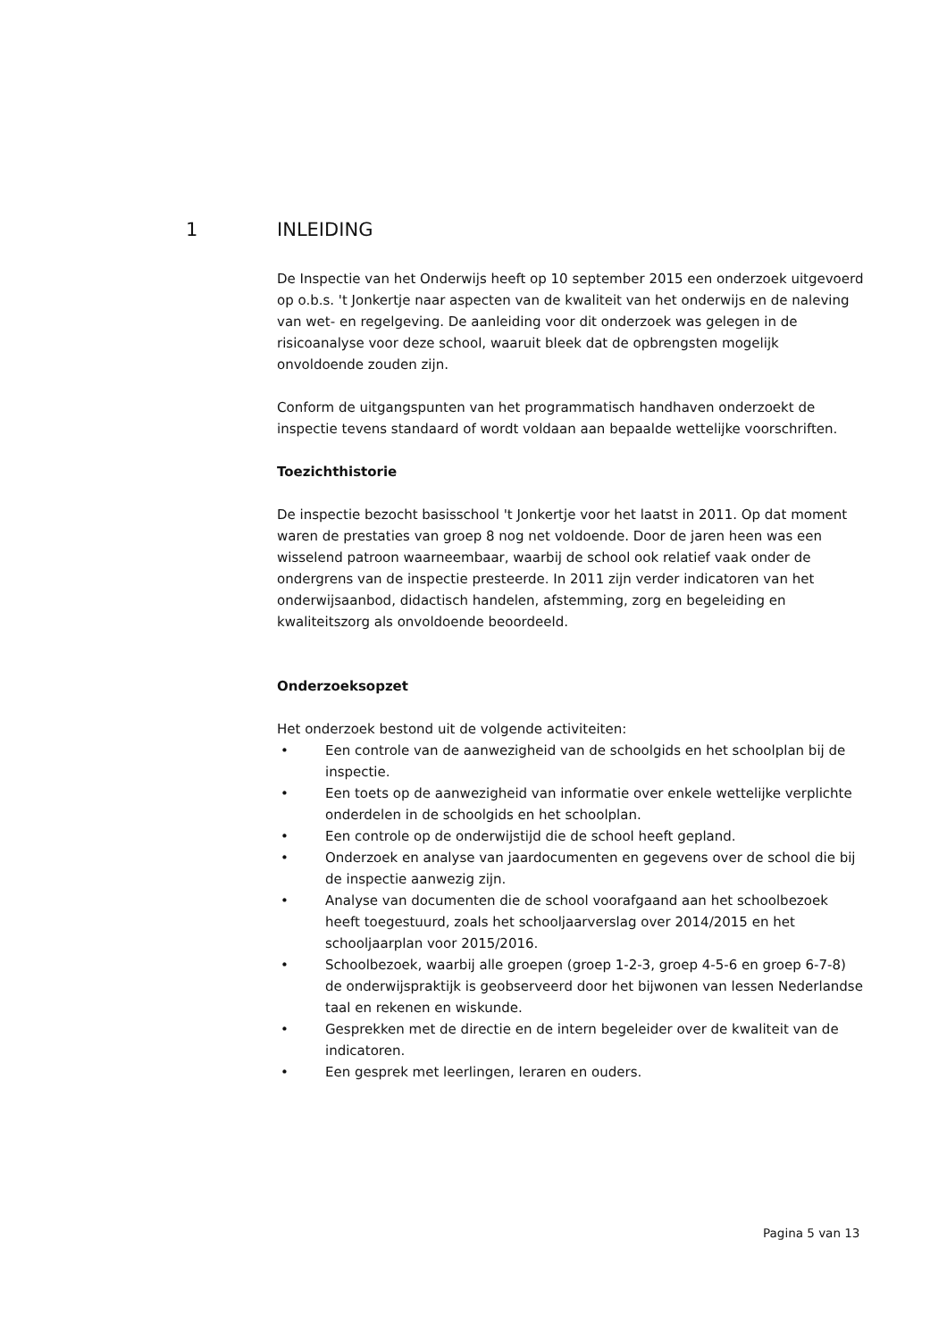1 INLEIDING
De Inspectie van het Onderwijs heeft op 10 september 2015 een onderzoek uitgevoerd op o.b.s. 't Jonkertje naar aspecten van de kwaliteit van het onderwijs en de naleving van wet- en regelgeving. De aanleiding voor dit onderzoek was gelegen in de risicoanalyse voor deze school, waaruit bleek dat de opbrengsten mogelijk onvoldoende zouden zijn.
Conform de uitgangspunten van het programmatisch handhaven onderzoekt de inspectie tevens standaard of wordt voldaan aan bepaalde wettelijke voorschriften.
Toezichthistorie
De inspectie bezocht basisschool 't Jonkertje voor het laatst in 2011. Op dat moment waren de prestaties van groep 8 nog net voldoende. Door de jaren heen was een wisselend patroon waarneembaar, waarbij de school ook relatief vaak onder de ondergrens van de inspectie presteerde. In 2011 zijn verder indicatoren van het onderwijsaanbod, didactisch handelen, afstemming, zorg en begeleiding en kwaliteitszorg als onvoldoende beoordeeld.
Onderzoeksopzet
Het onderzoek bestond uit de volgende activiteiten:
• Een controle van de aanwezigheid van de schoolgids en het schoolplan bij de inspectie.
• Een toets op de aanwezigheid van informatie over enkele wettelijke verplichte onderdelen in de schoolgids en het schoolplan.
• Een controle op de onderwijstijd die de school heeft gepland.
• Onderzoek en analyse van jaardocumenten en gegevens over de school die bij de inspectie aanwezig zijn.
• Analyse van documenten die de school voorafgaand aan het schoolbezoek heeft toegestuurd, zoals het schooljaarverslag over 2014/2015 en het schooljaarplan voor 2015/2016.
• Schoolbezoek, waarbij alle groepen (groep 1-2-3, groep 4-5-6 en groep 6-7-8) de onderwijspraktijk is geobserveerd door het bijwonen van lessen Nederlandse taal en rekenen en wiskunde.
• Gesprekken met de directie en de intern begeleider over de kwaliteit van de indicatoren.
• Een gesprek met leerlingen, leraren en ouders.
Pagina 5 van 13